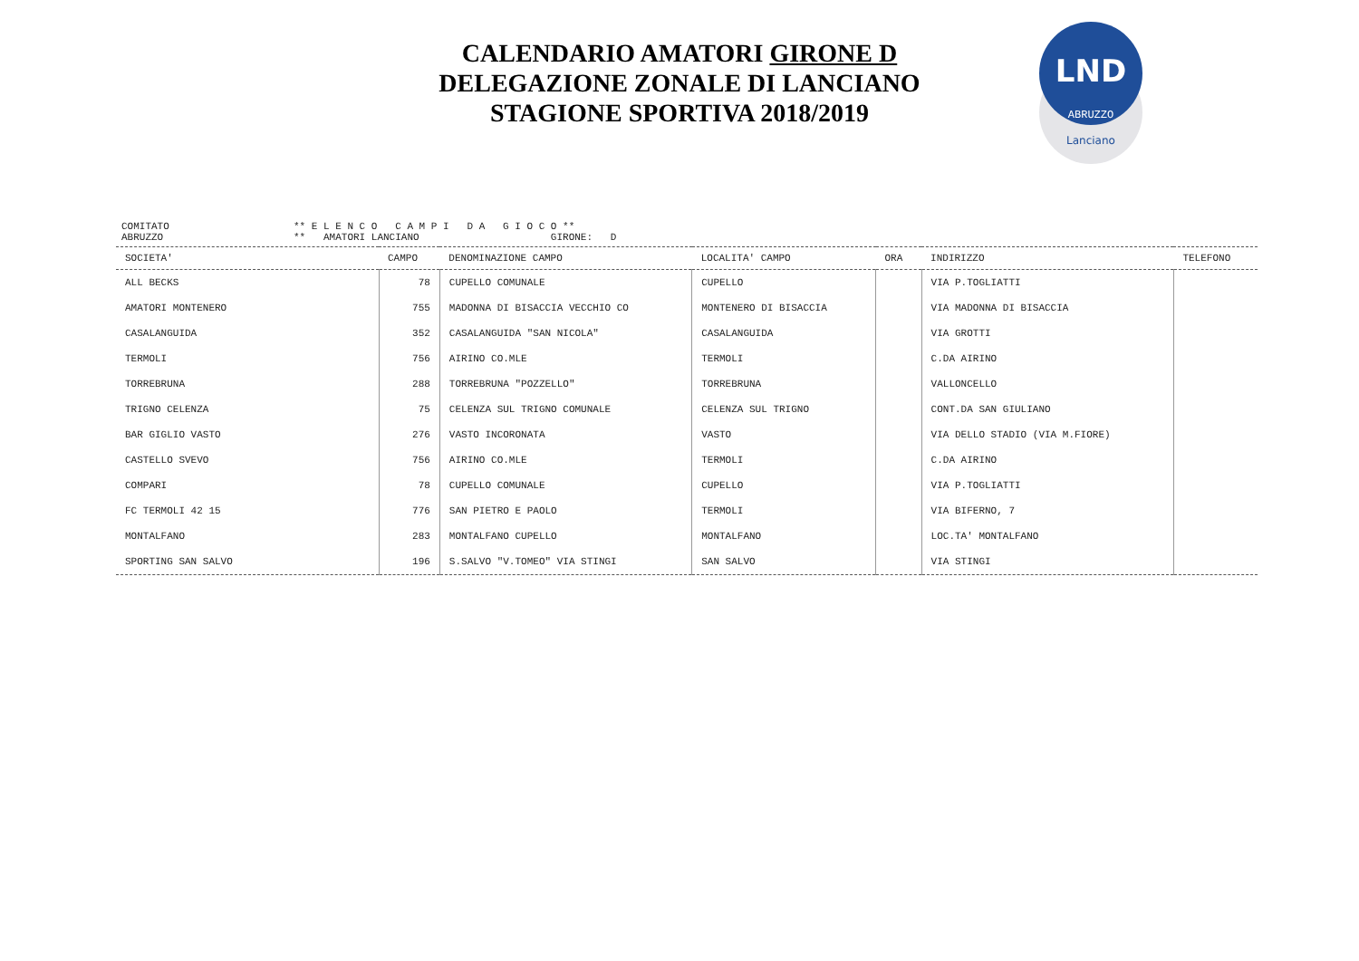CALENDARIO AMATORI GIRONE D
DELEGAZIONE ZONALE DI LANCIANO
STAGIONE SPORTIVA 2018/2019
LND
ABRUZZO
Lanciano
| COMITATO ABRUZZO | ** E L E N C O C A M P I D A G I O C O ** ** AMATORI LANCIANO GIRONE: D |
| SOCIETA' | CAMPO | DENOMINAZIONE CAMPO | LOCALITA' CAMPO | ORA | INDIRIZZO | TELEFONO |
| --- | --- | --- | --- | --- | --- | --- |
| ALL BECKS | 78 | CUPELLO COMUNALE | CUPELLO | | VIA P.TOGLIATTI | |
| AMATORI MONTENERO | 755 | MADONNA DI BISACCIA VECCHIO CO | MONTENERO DI BISACCIA | | VIA MADONNA DI BISACCIA | |
| CASALANGUIDA | 352 | CASALANGUIDA "SAN NICOLA" | CASALANGUIDA | | VIA GROTTI | |
| TERMOLI | 756 | AIRINO CO.MLE | TERMOLI | | C.DA AIRINO | |
| TORREBRUNA | 288 | TORREBRUNA "POZZELLO" | TORREBRUNA | | VALLONCELLO | |
| TRIGNO CELENZA | 75 | CELENZA SUL TRIGNO COMUNALE | CELENZA SUL TRIGNO | | CONT.DA SAN GIULIANO | |
| BAR GIGLIO VASTO | 276 | VASTO INCORONATA | VASTO | | VIA DELLO STADIO (VIA M.FIORE) | |
| CASTELLO SVEVO | 756 | AIRINO CO.MLE | TERMOLI | | C.DA AIRINO | |
| COMPARI | 78 | CUPELLO COMUNALE | CUPELLO | | VIA P.TOGLIATTI | |
| FC TERMOLI 42 15 | 776 | SAN PIETRO E PAOLO | TERMOLI | | VIA BIFERNO, 7 | |
| MONTALFANO | 283 | MONTALFANO CUPELLO | MONTALFANO | | LOC.TA' MONTALFANO | |
| SPORTING SAN SALVO | 196 | S.SALVO "V.TOMEO" VIA STINGI | SAN SALVO | | VIA STINGI | |